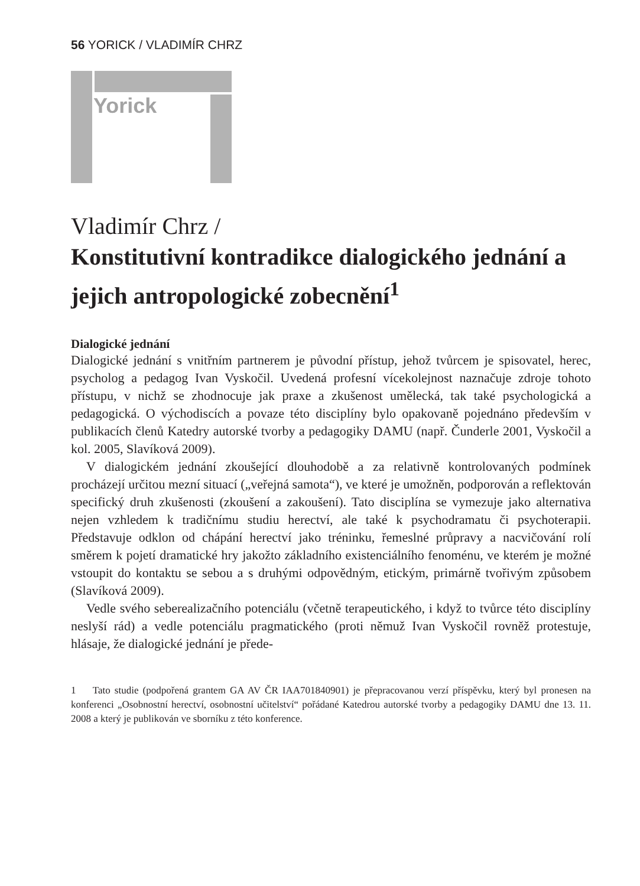56 YORICK / VLADIMÍR CHRZ
Yorick
Vladimír Chrz /
Konstitutivní kontradikce dialogického jednání a jejich antropologické zobecnění<sup>1</sup>
Dialogické jednání
Dialogické jednání s vnitřním partnerem je původní přístup, jehož tvůrcem je spisovatel, herec, psycholog a pedagog Ivan Vyskočil. Uvedená profesní vícekolejnost naznačuje zdroje tohoto přístupu, v nichž se zhodnocuje jak praxe a zkušenost umělecká, tak také psychologická a pedagogická. O východiscích a povaze této disciplíny bylo opakovaně pojednáno především v publikacích členů Katedry autorské tvorby a pedagogiky DAMU (např. Čunderle 2001, Vyskočil a kol. 2005, Slavíková 2009).
V dialogickém jednání zkoušející dlouhodobě a za relativně kontrolovaných podmínek procházejí určitou mezní situací („veřejná samota“), ve které je umožněn, podporován a reflektován specifický druh zkušenosti (zkoušení a zakoušení). Tato disciplína se vymezuje jako alternativa nejen vzhledem k tradičnímu studiu herectví, ale také k psychodramatu či psychoterapii. Představuje odklon od chápání herectví jako tréninku, řemeslné průpravy a nacvičování rolí směrem k pojetí dramatické hry jakožto základního existenciálního fenoménu, ve kterém je možné vstoupit do kontaktu se sebou a s druhými odpovědným, etickým, primárně tvořivým způsobem (Slavíková 2009).
Vedle svého seberealizačního potenciálu (včetně terapeutického, i když to tvůrce této disciplíny neslyší rád) a vedle potenciálu pragmatického (proti němuž Ivan Vyskočil rovněž protestuje, hlásaje, že dialogické jednání je přede-
1 Tato studie (podpořená grantem GA AV ČR IAA701840901) je přepracovanou verzí příspěvku, který byl pronesen na konferenci „Osobnostní herectví, osobnostní učitelství“ pořádané Katedrou autorské tvorby a pedagogiky DAMU dne 13. 11. 2008 a který je publikován ve sborníku z této konference.